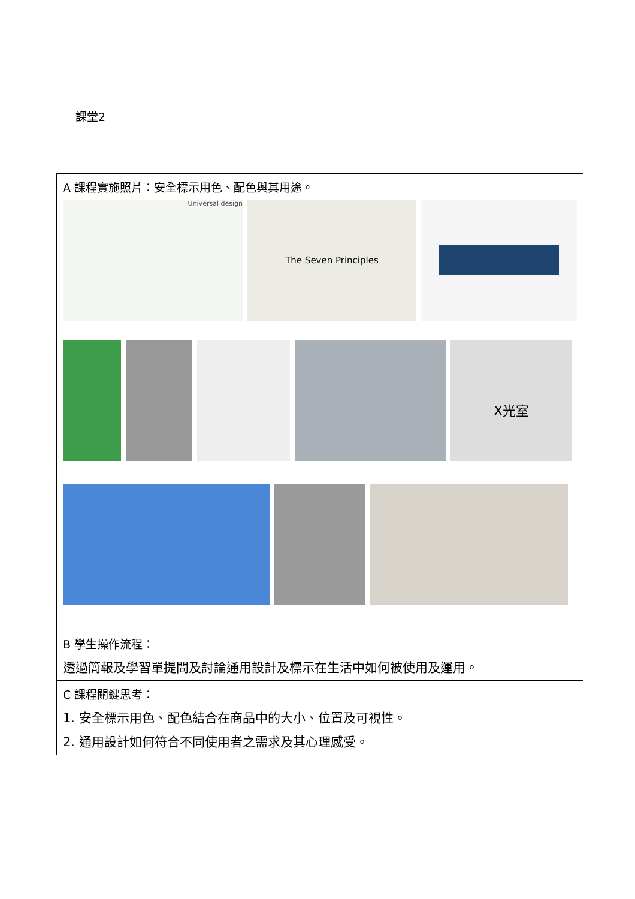課堂2
| A 課程實施照片：安全標示用色、配色與其用途。 Universal design The Seven Principles X光室 |
| B 學生操作流程： 透過簡報及學習單提問及討論通用設計及標示在生活中如何被使用及運用。 |
| C 課程關鍵思考： 1. 安全標示用色、配色結合在商品中的大小、位置及可視性。 2. 通用設計如何符合不同使用者之需求及其心理感受。 |